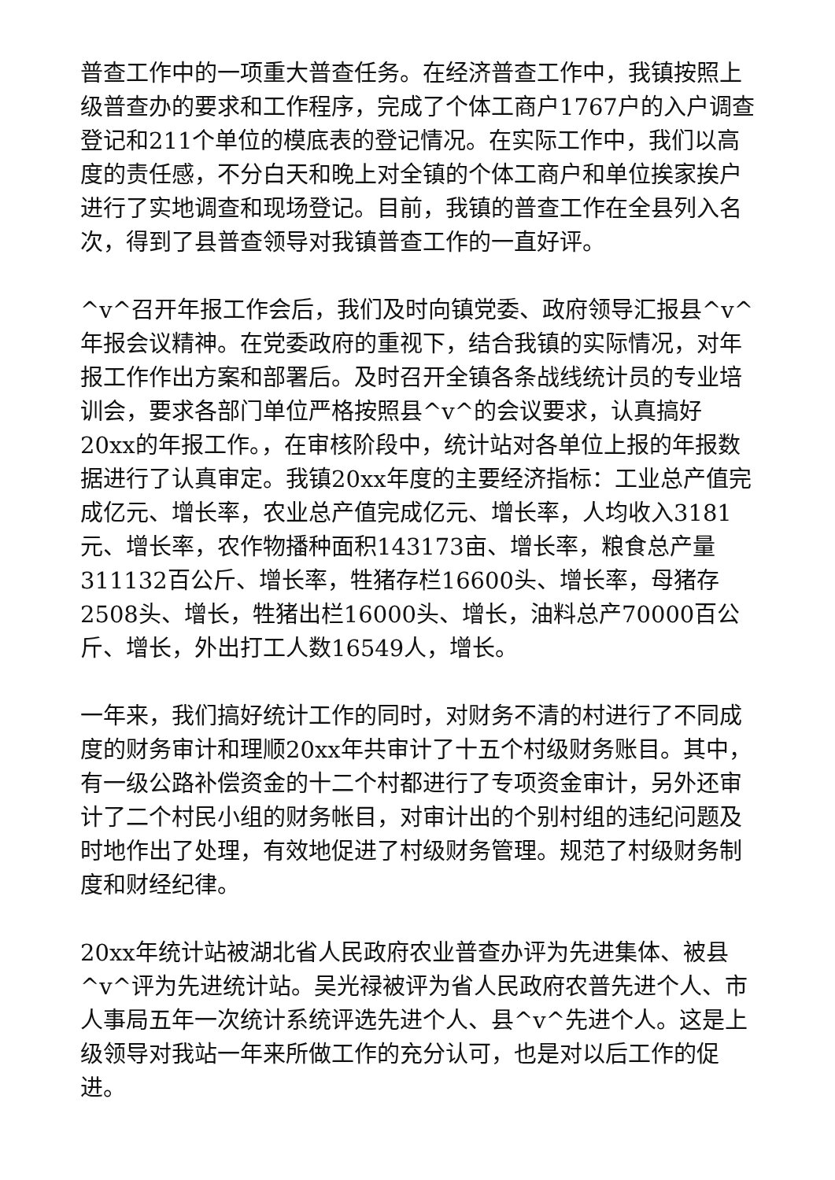普查工作中的一项重大普查任务。在经济普查工作中，我镇按照上级普查办的要求和工作程序，完成了个体工商户1767户的入户调查登记和211个单位的模底表的登记情况。在实际工作中，我们以高度的责任感，不分白天和晚上对全镇的个体工商户和单位挨家挨户进行了实地调查和现场登记。目前，我镇的普查工作在全县列入名次，得到了县普查领导对我镇普查工作的一直好评。
^v^召开年报工作会后，我们及时向镇党委、政府领导汇报县^v^年报会议精神。在党委政府的重视下，结合我镇的实际情况，对年报工作作出方案和部署后。及时召开全镇各条战线统计员的专业培训会，要求各部门单位严格按照县^v^的会议要求，认真搞好20xx的年报工作。，在审核阶段中，统计站对各单位上报的年报数据进行了认真审定。我镇20xx年度的主要经济指标：工业总产值完成亿元、增长率，农业总产值完成亿元、增长率，人均收入3181元、增长率，农作物播种面积143173亩、增长率，粮食总产量311132百公斤、增长率，牲猪存栏16600头、增长率，母猪存2508头、增长，牲猪出栏16000头、增长，油料总产70000百公斤、增长，外出打工人数16549人，增长。
一年来，我们搞好统计工作的同时，对财务不清的村进行了不同成度的财务审计和理顺20xx年共审计了十五个村级财务账目。其中，有一级公路补偿资金的十二个村都进行了专项资金审计，另外还审计了二个村民小组的财务帐目，对审计出的个别村组的违纪问题及时地作出了处理，有效地促进了村级财务管理。规范了村级财务制度和财经纪律。
20xx年统计站被湖北省人民政府农业普查办评为先进集体、被县^v^评为先进统计站。吴光禄被评为省人民政府农普先进个人、市人事局五年一次统计系统评选先进个人、县^v^先进个人。这是上级领导对我站一年来所做工作的充分认可，也是对以后工作的促进。